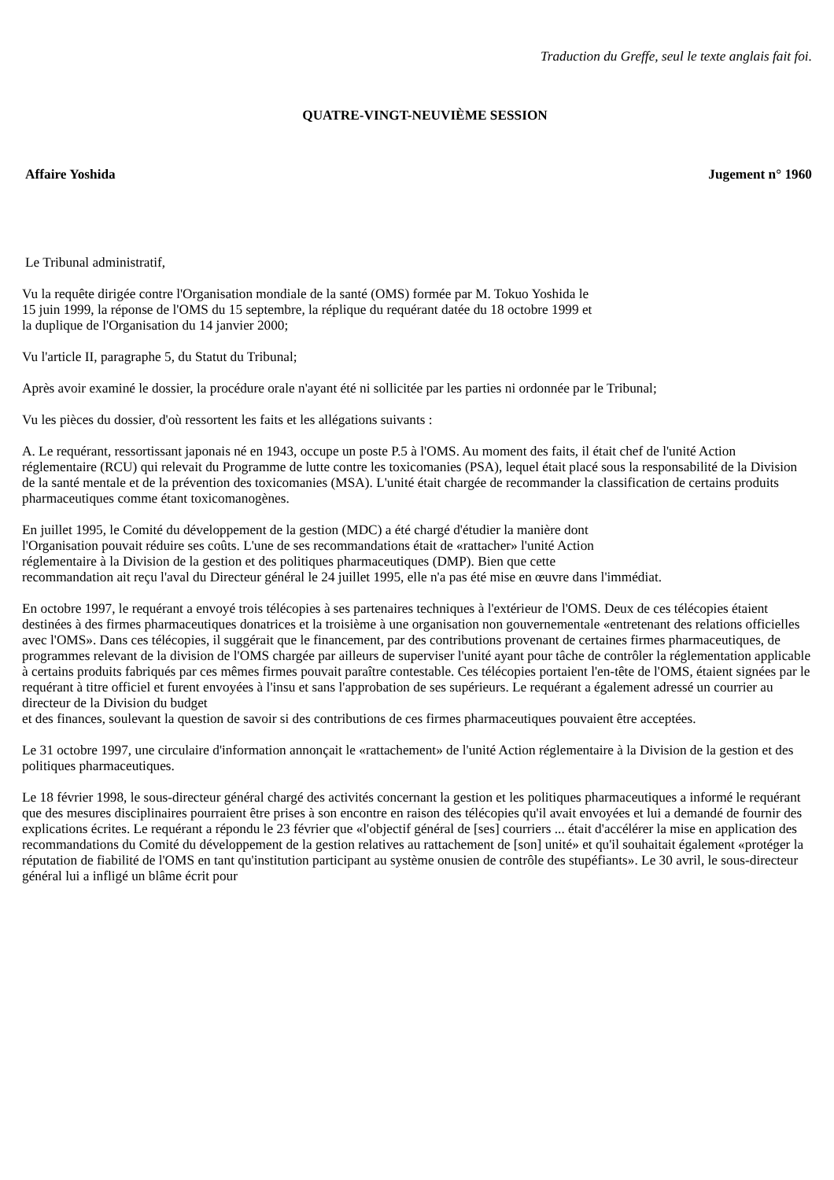Traduction du Greffe, seul le texte anglais fait foi.
QUATRE-VINGT-NEUVIÈME SESSION
Affaire Yoshida Jugement n° 1960
Le Tribunal administratif,
Vu la requête dirigée contre l'Organisation mondiale de la santé (OMS) formée par M. Tokuo Yoshida le
15 juin 1999, la réponse de l'OMS du 15 septembre, la réplique du requérant datée du 18 octobre 1999 et
la duplique de l'Organisation du 14 janvier 2000;
Vu l'article II, paragraphe 5, du Statut du Tribunal;
Après avoir examiné le dossier, la procédure orale n'ayant été ni sollicitée par les parties ni ordonnée par le Tribunal;
Vu les pièces du dossier, d'où ressortent les faits et les allégations suivants :
A. Le requérant, ressortissant japonais né en 1943, occupe un poste P.5 à l'OMS. Au moment des faits, il était chef de l'unité Action réglementaire (RCU) qui relevait du Programme de lutte contre les toxicomanies (PSA), lequel était placé sous la responsabilité de la Division de la santé mentale et de la prévention des toxicomanies (MSA). L'unité était chargée de recommander la classification de certains produits pharmaceutiques comme étant toxicomanogènes.
En juillet 1995, le Comité du développement de la gestion (MDC) a été chargé d'étudier la manière dont
l'Organisation pouvait réduire ses coûts. L'une de ses recommandations était de «rattacher» l'unité Action
réglementaire à la Division de la gestion et des politiques pharmaceutiques (DMP). Bien que cette
recommandation ait reçu l'aval du Directeur général le 24 juillet 1995, elle n'a pas été mise en œuvre dans l'immédiat.
En octobre 1997, le requérant a envoyé trois télécopies à ses partenaires techniques à l'extérieur de l'OMS. Deux de ces télécopies étaient destinées à des firmes pharmaceutiques donatrices et la troisième à une organisation non gouvernementale «entretenant des relations officielles avec l'OMS». Dans ces télécopies, il suggérait que le financement, par des contributions provenant de certaines firmes pharmaceutiques, de programmes relevant de la division de l'OMS chargée par ailleurs de superviser l'unité ayant pour tâche de contrôler la réglementation applicable à certains produits fabriqués par ces mêmes firmes pouvait paraître contestable. Ces télécopies portaient l'en-tête de l'OMS, étaient signées par le requérant à titre officiel et furent envoyées à l'insu et sans l'approbation de ses supérieurs. Le requérant a également adressé un courrier au directeur de la Division du budget
et des finances, soulevant la question de savoir si des contributions de ces firmes pharmaceutiques pouvaient être acceptées.
Le 31 octobre 1997, une circulaire d'information annonçait le «rattachement» de l'unité Action réglementaire à la Division de la gestion et des politiques pharmaceutiques.
Le 18 février 1998, le sous-directeur général chargé des activités concernant la gestion et les politiques pharmaceutiques a informé le requérant que des mesures disciplinaires pourraient être prises à son encontre en raison des télécopies qu'il avait envoyées et lui a demandé de fournir des explications écrites. Le requérant a répondu le 23 février que «l'objectif général de [ses] courriers ... était d'accélérer la mise en application des recommandations du Comité du développement de la gestion relatives au rattachement de [son] unité» et qu'il souhaitait également «protéger la réputation de fiabilité de l'OMS en tant qu'institution participant au système onusien de contrôle des stupéfiants». Le 30 avril, le sous-directeur général lui a infligé un blâme écrit pour